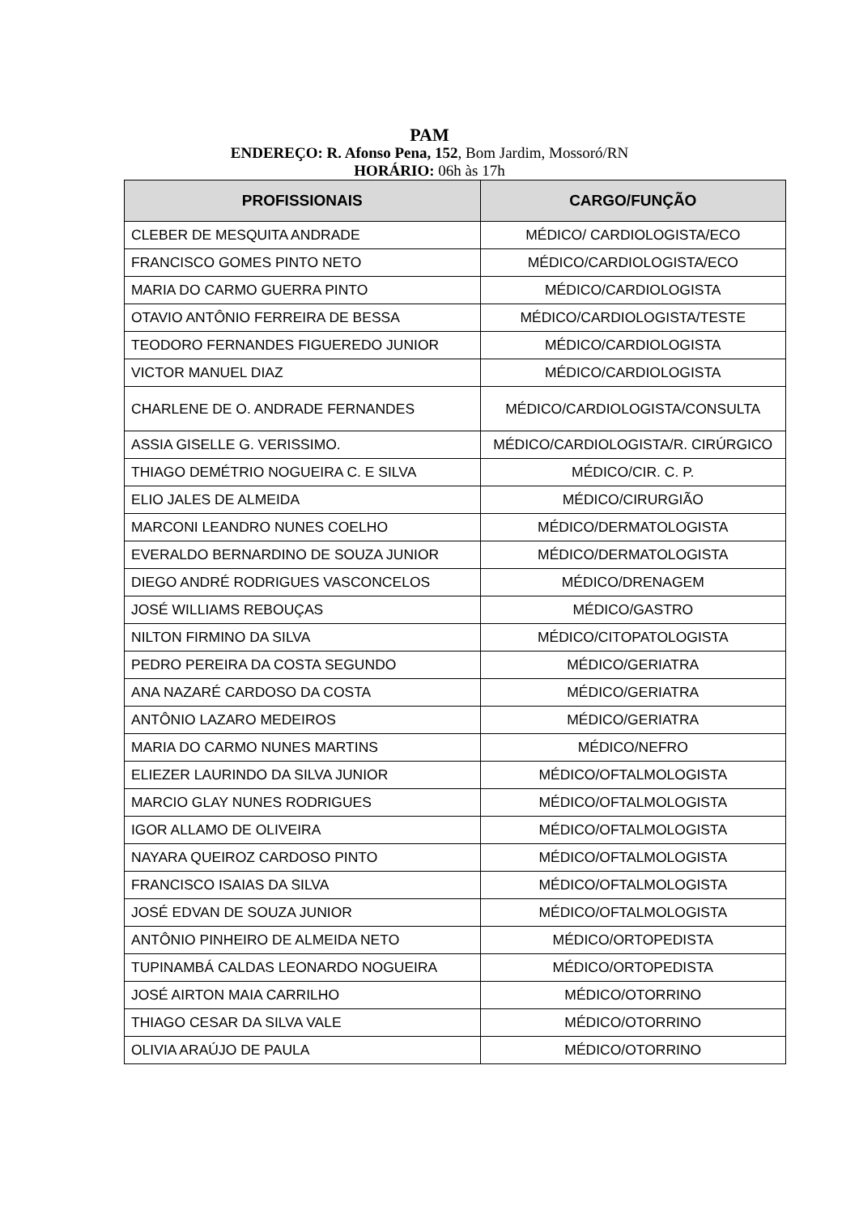PAM
ENDEREÇO: R. Afonso Pena, 152, Bom Jardim, Mossoró/RN
HORÁRIO: 06h às 17h
| PROFISSIONAIS | CARGO/FUNÇÃO |
| --- | --- |
| CLEBER DE MESQUITA ANDRADE | MÉDICO/ CARDIOLOGISTA/ECO |
| FRANCISCO GOMES PINTO NETO | MÉDICO/CARDIOLOGISTA/ECO |
| MARIA DO CARMO GUERRA PINTO | MÉDICO/CARDIOLOGISTA |
| OTAVIO ANTÔNIO FERREIRA DE BESSA | MÉDICO/CARDIOLOGISTA/TESTE |
| TEODORO FERNANDES FIGUEREDO JUNIOR | MÉDICO/CARDIOLOGISTA |
| VICTOR MANUEL DIAZ | MÉDICO/CARDIOLOGISTA |
| CHARLENE DE O. ANDRADE FERNANDES | MÉDICO/CARDIOLOGISTA/CONSULTA |
| ASSIA GISELLE G. VERISSIMO. | MÉDICO/CARDIOLOGISTA/R. CIRÚRGICO |
| THIAGO DEMÉTRIO NOGUEIRA C. E SILVA | MÉDICO/CIR. C. P. |
| ELIO JALES DE ALMEIDA | MÉDICO/CIRURGIÃO |
| MARCONI LEANDRO NUNES COELHO | MÉDICO/DERMATOLOGISTA |
| EVERALDO BERNARDINO DE SOUZA JUNIOR | MÉDICO/DERMATOLOGISTA |
| DIEGO ANDRÉ RODRIGUES VASCONCELOS | MÉDICO/DRENAGEM |
| JOSÉ WILLIAMS REBOUÇAS | MÉDICO/GASTRO |
| NILTON FIRMINO DA SILVA | MÉDICO/CITOPATOLOGISTA |
| PEDRO PEREIRA DA COSTA SEGUNDO | MÉDICO/GERIATRA |
| ANA NAZARÉ CARDOSO DA COSTA | MÉDICO/GERIATRA |
| ANTÔNIO LAZARO MEDEIROS | MÉDICO/GERIATRA |
| MARIA DO CARMO NUNES MARTINS | MÉDICO/NEFRO |
| ELIEZER LAURINDO DA SILVA JUNIOR | MÉDICO/OFTALMOLOGISTA |
| MARCIO GLAY NUNES RODRIGUES | MÉDICO/OFTALMOLOGISTA |
| IGOR ALLAMO DE OLIVEIRA | MÉDICO/OFTALMOLOGISTA |
| NAYARA QUEIROZ CARDOSO PINTO | MÉDICO/OFTALMOLOGISTA |
| FRANCISCO ISAIAS DA SILVA | MÉDICO/OFTALMOLOGISTA |
| JOSÉ EDVAN DE SOUZA JUNIOR | MÉDICO/OFTALMOLOGISTA |
| ANTÔNIO PINHEIRO DE ALMEIDA NETO | MÉDICO/ORTOPEDISTA |
| TUPINAMBÁ CALDAS LEONARDO NOGUEIRA | MÉDICO/ORTOPEDISTA |
| JOSÉ AIRTON MAIA CARRILHO | MÉDICO/OTORRINO |
| THIAGO CESAR DA SILVA VALE | MÉDICO/OTORRINO |
| OLIVIA ARAÚJO DE PAULA | MÉDICO/OTORRINO |